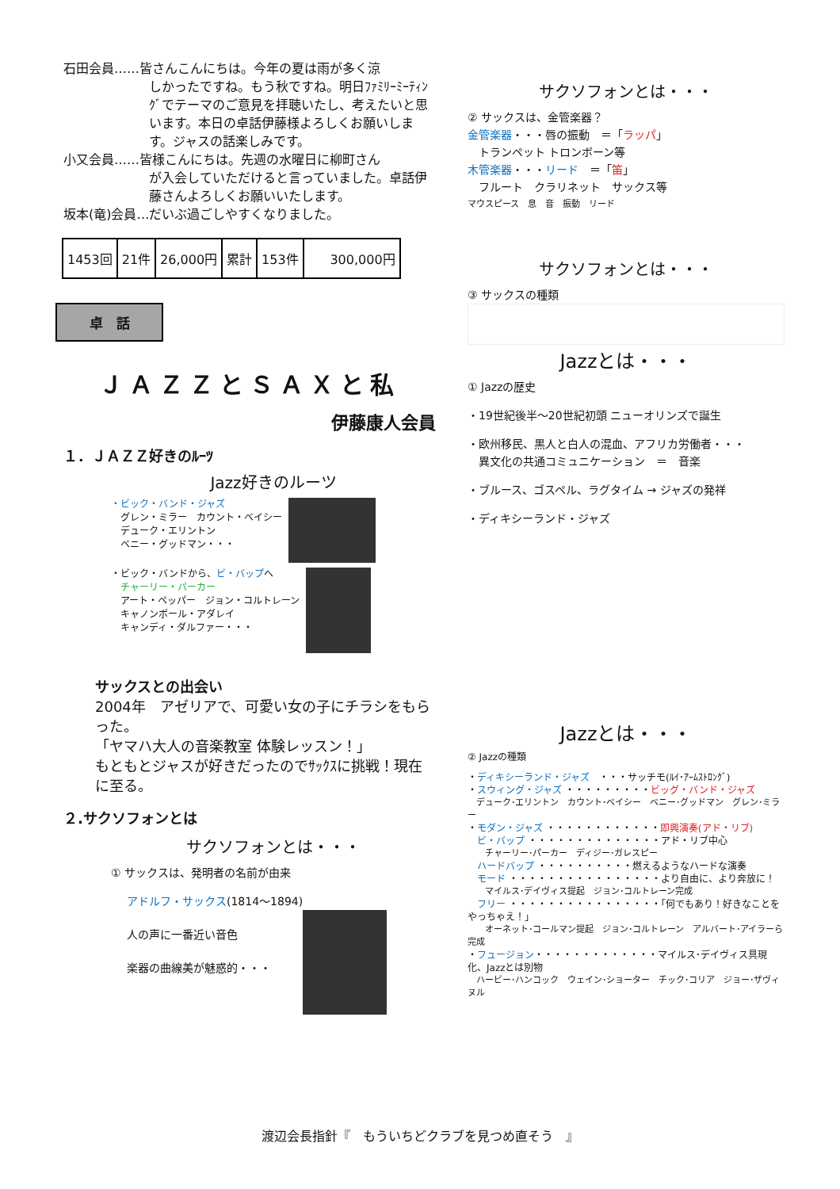石田会員……皆さんこんにちは。今年の夏は雨が多く涼
しかったですね。もう秋ですね。明日ﾌｧﾐﾘｰﾐｰﾃｨﾝｸﾞでテーマのご意見を拝聴いたし、考えたいと思います。本日の卓話伊藤様よろしくお願いします。ジャスの話楽しみです。
小又会員……皆様こんにちは。先週の水曜日に柳町さん
が入会していただけると言っていました。卓話伊藤さんよろしくお願いいたします。
坂本(竜)会員…だいぶ過ごしやすくなりました。
| 1453回 | 21件 | 26,000円 | 累計 | 153件 | 300,000円 |
卓　話
ＪＡＺＺとＳＡＸと私
伊藤康人会員
１．ＪＡＺＺ好きのﾙｰﾂ
Jazz好きのルーツ
・ビック・バンド・ジャズ
　グレン・ミラー　カウント・ベイシー
　デューク・エリントン
　ベニー・グッドマン・・・
・ビック・バンドから、ビ・バップへ
　チャーリー・パーカー
　アート・ペッパー　ジョン・コルトレーン
　キャノンボール・アダレイ
　キャンディ・ダルファー・・・
サックスとの出会い
2004年　アゼリアで、可愛い女の子にチラシをもらった。
「ヤマハ大人の音楽教室 体験レッスン！」
もともとジャスが好きだったのでｻｯｸｽに挑戦！現在に至る。
２.サクソフォンとは
サクソフォンとは・・・
① サックスは、発明者の名前が由来
アドルフ・サックス(1814～1894)
人の声に一番近い音色
楽器の曲線美が魅惑的・・・
サクソフォンとは・・・
② サックスは、金管楽器？
金管楽器・・・唇の振動　＝「ラッパ」
　トランペット トロンボーン等
木管楽器・・・リード　＝「笛」
　フルート　クラリネット　サックス等
マウスピース　息　音　振動　リード
サクソフォンとは・・・
③ サックスの種類
Jazzとは・・・
① Jazzの歴史
・19世紀後半～20世紀初頭 ニューオリンズで誕生
・欧州移民、黒人と白人の混血、アフリカ労働者・・・
　異文化の共通コミュニケーション　＝　音楽
・ブルース、ゴスペル、ラグタイム → ジャズの発祥
・ディキシーランド・ジャズ
Jazzとは・・・
② Jazzの種類
・ディキシーランド・ジャズ　・・・サッチモ(ﾙｲ･ｱｰﾑｽﾄﾛﾝｸﾞ)
・スウィング・ジャズ ・・・・・・・・・ビッグ・バンド・ジャズ
　デューク･エリントン　カウント･ベイシー　ベニー･グッドマン　グレン･ミラー
・モダン・ジャズ ・・・・・・・・・・・・即興演奏(アド・リブ)
　ビ・バップ ・・・・・・・・・・・・・・アド・リブ中心
　　チャーリー･パーカー　ディジー･ガレスピー
　ハードバップ ・・・・・・・・・・燃えるようなハードな演奏
　モード ・・・・・・・・・・・・・・・・より自由に、より奔放に！
　　マイルス･デイヴィス提起　ジョン･コルトレーン完成
　フリー ・・・・・・・・・・・・・・・・「何でもあり！好きなことをやっちゃえ！」
　　オーネット･コールマン提起　ジョン･コルトレーン　アルバート･アイラーら完成
・フュージョン・・・・・・・・・・・・・マイルス･デイヴィス具現化、Jazzとは別物
　ハービー･ハンコック　ウェイン･ショーター　チック･コリア　ジョー･ザヴィヌル
渡辺会長指針『　もういちどクラブを見つめ直そう　』